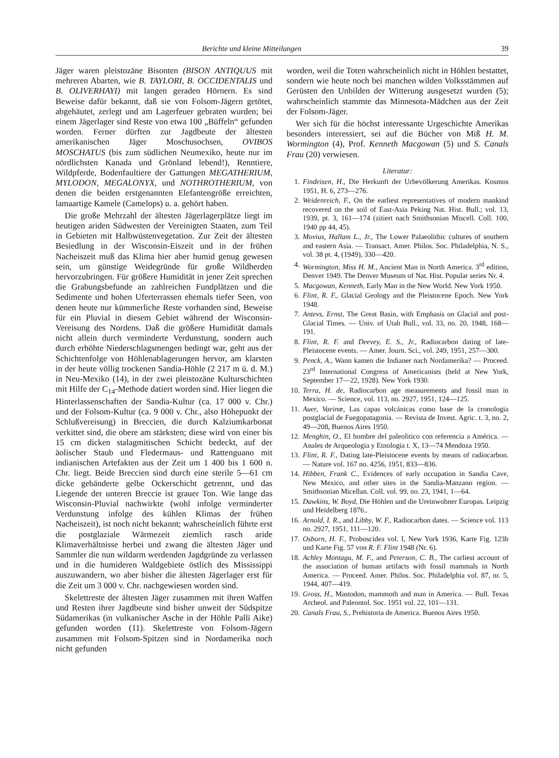Berichte und kleine Mitteilungen 39
Jäger waren pleistozäne Bisonten (BISON ANTIQUUS mit mehreren Abarten, wie B. TAYLORI, B. OCCIDENTALIS und B. OLIVERHAYI) mit langen geraden Hörnern. Es sind Beweise dafür bekannt, daß sie von Folsom-Jägern getötet, abgehäutet, zerlegt und am Lagerfeuer gebraten wurden; bei einem Jägerlager sind Reste von etwa 100 „Büffeln“ gefunden worden. Ferner dürften zur Jagdbeute der ältesten amerikanischen Jäger Moschusochsen, OVIBOS MOSCHATUS (bis zum südlichen Neumexiko, heute nur im nördlichsten Kanada und Grönland lebend!), Renntiere, Wildpferde, Bodenfaultiere der Gattungen MEGATHERIUM, MYLODON, MEGALONYX, und NOTHROTHERIUM, von denen die beiden erstgenannten Elefantengröße erreichten, lamaartige Kamele (Camelops) u. a. gehört haben.
Die große Mehrzahl der ältesten Jägerlagerplätze liegt im heutigen ariden Südwesten der Vereinigten Staaten, zum Teil in Gebieten mit Halbwüstenvegetation. Zur Zeit der ältesten Besiedlung in der Wisconsin-Eiszeit und in der frühen Nacheiszeit muß das Klima hier aber humid genug gewesen sein, um günstige Weidegründe für große Wildherden hervorzubringen. Für größere Humidität in jener Zeit sprechen die Grabungsbefunde an zahlreichen Fundplätzen und die Sedimente und hohen Uferterrassen ehemals tiefer Seen, von denen heute nur kümmerliche Reste vorhanden sind, Beweise für ein Pluvial in diesem Gebiet während der Wisconsin-Vereisung des Nordens. Daß die größere Humidität damals nicht allein durch verminderte Verdunstung, sondern auch durch erhöhte Niederschlagsmengen bedingt war, geht aus der Schichtenfolge von Höhlenablagerungen hervor, am klarsten in der heute völlig trockenen Sandia-Höhle (2 217 m ü. d. M.) in Neu-Mexiko (14), in der zwei pleistozäne Kulturschichten mit Hilfe der C<sub>14</sub>-Methode datiert worden sind. Hier liegen die Hinterlassenschaften der Sandia-Kultur (ca. 17 000 v. Chr.) und der Folsom-Kultur (ca. 9 000 v. Chr., also Höhepunkt der Schlußvereisung) in Breccien, die durch Kalziumkarbonat verkittet sind, die obere am stärksten; diese wird von einer bis 15 cm dicken stalagmitischen Schicht bedeckt, auf der äolischer Staub und Fledermaus- und Rattenguano mit indianischen Artefakten aus der Zeit um 1 400 bis 1 600 n. Chr. liegt. Beide Breccien sind durch eine sterile 5—61 cm dicke gebänderte gelbe Ockerschicht getrennt, und das Liegende der unteren Breccie ist grauer Ton. Wie lange das Wisconsin-Pluvial nachwirkte (wohl infolge verminderter Verdunstung infolge des kühlen Klimas der frühen Nacheiszeit), ist noch nicht bekannt; wahrscheinlich führte erst die postglaziale Wärmezeit ziemlich rasch aride Klimaverhältnisse herbei und zwang die ältesten Jäger und Sammler die nun wildarm werdenden Jagdgründe zu verlassen und in die humideren Waldgebiete östlich des Mississippi auszuwandern, wo aber bisher die ältesten Jägerlager erst für die Zeit um 3 000 v. Chr. nachgewiesen worden sind.
Skelettreste der ältesten Jäger zusammen mit ihren Waffen und Resten ihrer Jagdbeute sind bisher unweit der Südspitze Südamerikas (in vulkanischer Asche in der Höhle Palli Aike) gefunden worden (11). Skelettreste von Folsom-Jägern zusammen mit Folsom-Spitzen sind in Nordamerika noch nicht gefunden
worden, weil die Toten wahrscheinlich nicht in Höhlen bestattet, sondern wie heute noch bei manchen wilden Volksstämmen auf Gerüsten den Unbilden der Witterung ausgesetzt wurden (5); wahrscheinlich stammte das Minnesota-Mädchen aus der Zeit der Folsom-Jäger.
Wer sich für die höchst interessante Urgeschichte Amerikas besonders interessiert, sei auf die Bücher von Miß H. M. Wormington (4), Prof. Kenneth Macgowan (5) und S. Canals Frau (20) verwiesen.
Literatur:
1. Findeisen, H., Die Herkunft der Urbevölkerung Amerikas. Kosmos 1951, H. 6, 273—276.
2. Weidenreich, F., On the earliest representatives of modern mankind recovered on the soil of East-Asia Peking Nat. Hist. Bull.; vol. 13, 1939, pt. 3, 161—174 (zitiert nach Smithsonian Miscell. Coll. 100, 1940 pp 44, 45).
3. Movius, Hallam L., Jr., The Lower Palaeolithic cultures of southern and eastern Asia. — Transact. Amer. Philos. Soc. Philadelphia, N. S., vol. 38 pt. 4, (1949), 330—420.
4. Wormington, Miss H. M., Ancient Man in North America. 3<sup>rd</sup> edition, Denver 1949. The Denver Museum of Nat. Hist. Popular series Nr. 4.
5. Macgowan, Kenneth, Early Man in the New World. New York 1950.
6. Flint, R. F., Glacial Geology and the Pleistocene Epoch. New York 1948.
7. Antevs, Ernst, The Great Basin, with Emphasis on Glacial and post-Glacial Times. — Univ. of Utah Bull., vol. 33, no. 20, 1948, 168—191.
8. Flint, R. F. and Deevey, E. S., Jr., Radiocarbon dating of late-Pleistocene events. — Amer. Journ. Sci., vol. 249, 1951, 257—300.
9. Penck, A., Wann kamen die Indianer nach Nordamerika? — Proceed. 23<sup>rd</sup> International Congress of Americanists (held at New York, September 17—22, 1928). New York 1930.
10. Terra, H. de, Radiocarbon age measurements and fossil man in Mexico. — Science, vol. 113, no. 2927, 1951, 124—125.
11. Auer, Vaeinœ, Las capas volcánicas como base de la cronologia postglacial de Fuegopatagonia. — Revista de Invest. Agric. t. 3, no. 2, 49—208, Buenos Aires 1950.
12. Menghin, O., El hombre del paleolitico con referencia a América. — Anales de Arqueologia y Etnologia t. X, 13—74 Mendoza 1950.
13. Flint, R. F., Dating late-Pleistocene events by means of radiocarbon. — Nature vol. 167 no. 4256, 1951, 833—836.
14. Hibben, Frank C., Evidences of early occupation in Sandia Cave, New Mexico, and other sites in the Sandia-Manzano region. — Smithsonian Micellan. Coll. vol. 99, no. 23, 1941, 1—64.
15. Dawkins, W. Boyd, Die Höhlen und die Ureinwohner Europas. Leipzig und Heidelberg 1876..
16. Arnold, I. R., and Libby, W. F., Radiocarbon dates. — Science vol. 113 no. 2927, 1951, 111—120.
17. Osborn, H. F., Proboscidea vol. I, New York 1936, Karte Fig. 123b und Karte Fig. 57 von R. F. Flint 1948 (Nr. 6).
18. Achley Montagu, M. F., and Peterson, C. B., The carliest account of the association of human artifacts with fossil mammals in North America. — Proceed. Amer. Philos. Soc. Philadelphia vol. 87, nr. 5, 1944, 407—419.
19. Gross, H., Mastodon, mammoth and man in America. — Bull. Texas Archeol. and Paleontol. Soc. 1951 vol. 22, 101—131.
20. Canals Frau, S., Prehistoria de America. Buenos Aires 1950.